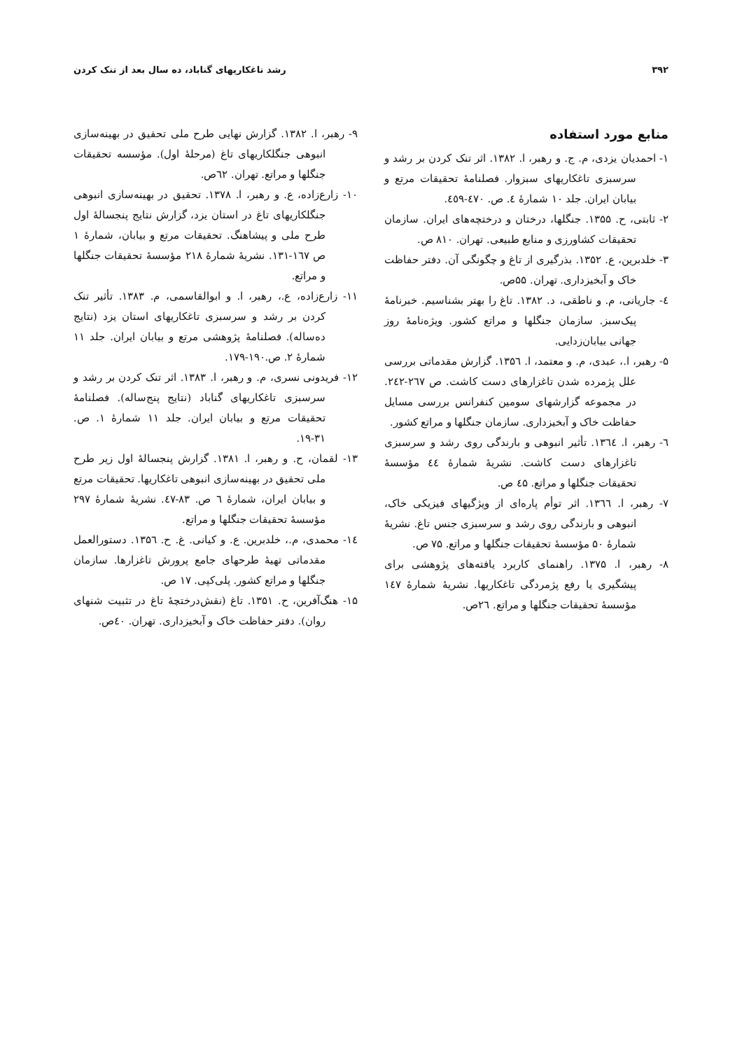۳۹۲ رشد تاغکاریهای گناباد، ده سال بعد از تنک کردن
منابع مورد استفاده
۱- احمدیان یزدی، م. ج. و رهبر، ا. ۱۳۸۲. اثر تنک کردن بر رشد و سرسبزی تاغکاریهای سبزوار. فصلنامهٔ تحقیقات مرتع و بیابان ایران. جلد ۱۰ شمارهٔ ٤. ص. ٤٧٠-٤٥٩.
۲- ثابتی، ح. ۱۳۵۵. جنگلها، درختان و درختچه‌های ایران. سازمان تحقیقات کشاورزی و منابع طبیعی. تهران. ۸۱۰ ص.
۳- خلدبرین، ع. ۱۳۵۲. بذرگیری از تاغ و چگونگی آن. دفتر حفاظت خاک و آبخیزداری. تهران. ۵۵ص.
٤- جاریانی، م. و ناطقی، د. ۱۳۸۲. تاغ را بهتر بشناسیم. خبرنامهٔ پیک‌سبز. سازمان جنگلها و مراتع کشور. ویژه‌نامهٔ روز جهانی بیابان‌زدایی.
۵- رهبر، ا.، عبدی، م. و معتمد، ا. ۱۳۵٦. گزارش مقدماتی بررسی علل پژمرده شدن تاغزارهای دست کاشت. ص ۲٦۷-۲٤۲. در مجموعه گزارشهای سومین کنفرانس بررسی مسایل حفاظت خاک و آبخیزداری. سازمان جنگلها و مراتع کشور.
٦- رهبر، ا. ۱۳٦٤. تأثیر انبوهی و بارندگی روی رشد و سرسبزی تاغزارهای دست کاشت. نشریهٔ شمارهٔ ٤٤ مؤسسهٔ تحقیقات جنگلها و مراتع. ٤۵ ص.
۷- رهبر، ا. ۱۳٦٦. اثر توأم پاره‌ای از ویژگیهای فیزیکی خاک، انبوهی و بارندگی روی رشد و سرسبزی جنس تاغ. نشریهٔ شمارهٔ ۵۰ مؤسسهٔ تحقیقات جنگلها و مراتع. ۷۵ ص.
۸- رهبر، ا. ۱۳۷۵. راهنمای کاربرد یافته‌های پژوهشی برای پیشگیری یا رفع پژمردگی تاغکاریها. نشریهٔ شمارهٔ ۱٤۷ مؤسسهٔ تحقیقات جنگلها و مراتع. ۲٦ص.
۹- رهبر، ا. ۱۳۸۲. گزارش نهایی طرح ملی تحقیق در بهینه‌سازی انبوهی جنگلکاریهای تاغ (مرحلهٔ اول). مؤسسه تحقیقات جنگلها و مراتع. تهران. ٦۲ص.
۱۰- زارع‌زاده، ع. و رهبر، ا. ۱۳۷۸. تحقیق در بهینه‌سازی انبوهی جنگلکاریهای تاغ در استان یزد، گزارش نتایج پنجسالهٔ اول طرح ملی و پیشاهنگ. تحقیقات مرتع و بیابان، شمارهٔ ۱ ص ۱٦۷-۱۳۱. نشریهٔ شمارهٔ ۲۱۸ مؤسسهٔ تحقیقات جنگلها و مراتع.
۱۱- زارع‌زاده، ع.، رهبر، ا. و ابوالقاسمی، م. ۱۳۸۳. تأثیر تنک کردن بر رشد و سرسبزی تاغکاریهای استان یزد (نتایج ده‌ساله). فصلنامهٔ پژوهشی مرتع و بیابان ایران. جلد ۱۱ شمارهٔ ۲. ص.۱۹۰-۱۷۹.
۱۲- فریدونی نسری، م. و رهبر، ا. ۱۳۸۳. اثر تنک کردن بر رشد و سرسبزی تاغکاریهای گناباد (نتایج پنج‌ساله). فصلنامهٔ تحقیقات مرتع و بیابان ایران. جلد ۱۱ شمارهٔ ۱. ص. ۳۱-۱۹.
۱۳- لقمان، ح. و رهبر، ا. ۱۳۸۱. گزارش پنجسالهٔ اول زیر طرح ملی تحقیق در بهینه‌سازی انبوهی تاغکاریها. تحقیقات مرتع و بیابان ایران، شمارهٔ ٦ ص. ۸۳-٤۷. نشریهٔ شمارهٔ ۲۹۷ مؤسسهٔ تحقیقات جنگلها و مراتع.
۱٤- محمدی، م.، خلدبرین. ع. و کیانی. غ. ح. ۱۳۵٦. دستورالعمل مقدماتی تهیهٔ طرحهای جامع پرورش تاغزارها. سازمان جنگلها و مراتع کشور. پلی‌کپی. ۱۷ ص.
۱۵- هنگ‌آفرین، ح. ۱۳۵۱. تاغ (نقش‌درختچهٔ تاغ در تثبیت شنهای روان). دفتر حفاظت خاک و آبخیزداری. تهران. ٤۰ص.